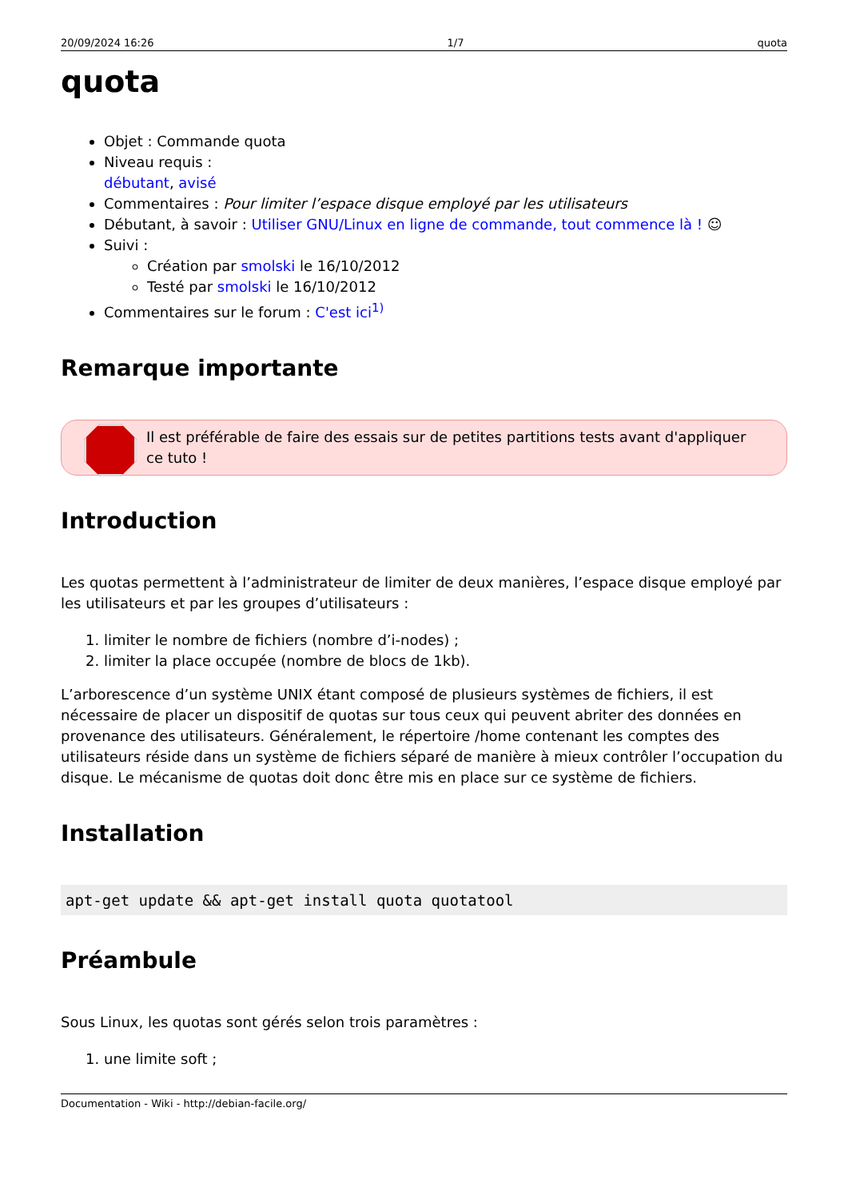20/09/2024 16:26 1/7 quota
quota
Objet : Commande quota
Niveau requis :
débutant, avisé
Commentaires : Pour limiter l’espace disque employé par les utilisateurs
Débutant, à savoir : Utiliser GNU/Linux en ligne de commande, tout commence là ! ☺
Suivi :
Création par smolski le 16/10/2012
Testé par smolski le 16/10/2012
Commentaires sur le forum : C'est ici<sup>1)</sup>
Remarque importante
Il est préférable de faire des essais sur de petites partitions tests avant d'appliquer ce tuto !
Introduction
Les quotas permettent à l’administrateur de limiter de deux manières, l’espace disque employé par les utilisateurs et par les groupes d’utilisateurs :
1. limiter le nombre de fichiers (nombre d’i-nodes) ;
2. limiter la place occupée (nombre de blocs de 1kb).
L’arborescence d’un système UNIX étant composé de plusieurs systèmes de fichiers, il est nécessaire de placer un dispositif de quotas sur tous ceux qui peuvent abriter des données en provenance des utilisateurs. Généralement, le répertoire /home contenant les comptes des utilisateurs réside dans un système de fichiers séparé de manière à mieux contrôler l’occupation du disque. Le mécanisme de quotas doit donc être mis en place sur ce système de fichiers.
Installation
apt-get update && apt-get install quota quotatool
Préambule
Sous Linux, les quotas sont gérés selon trois paramètres :
1. une limite soft ;
Documentation - Wiki - http://debian-facile.org/